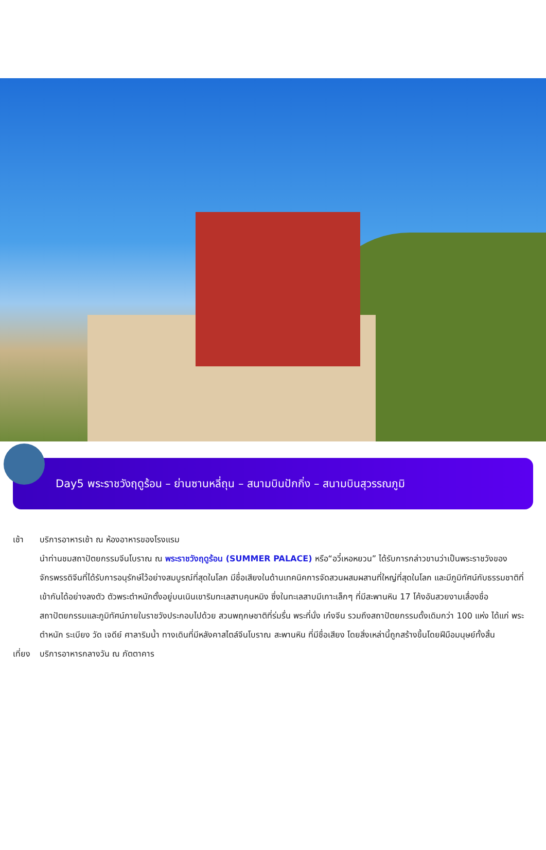Day5 พระราชวังฤดูร้อน – ย่านซานหลี่ถุน – สนามบินปักกิ่ง – สนามบินสุวรรณภูมิ
เช้า บริการอาหารเช้า ณ ห้องอาหารของโรงแรม
นำท่านชมสถาปัตยกรรมจีนโบราณ ณ พระราชวังฤดูร้อน (SUMMER PALACE) หรือ“อวี๋เหอหยวน” ได้รับการกล่าวขานว่าเป็นพระราชวังของจักรพรรดิจีนที่ได้รับการอนุรักษ์ไว้อย่างสมบูรณ์ที่สุดในโลก มีชื่อเสียงในด้านเทคนิคการจัดสวนผสมผสานที่ใหญ่ที่สุดในโลก และมีภูมิทัศน์กับธรรมชาติที่เข้ากันได้อย่างลงตัว ตัวพระตำหนักตั้งอยู่บนเนินเขาริมทะเลสาบคุนหมิง ซึ่งในทะเลสาบมีเกาะเล็กๆ ที่มีสะพานหิน 17 โค้งอันสวยงามเลื่องชื่อ สถาปัตยกรรมและภูมิทัศน์ภายในราชวังประกอบไปด้วย สวนพฤกษชาติที่ร่มรื่น พระที่นั่ง เก๋งจีน รวมถึงสถาปัตยกรรมดั้งเดิมกว่า 100 แห่ง ได้แก่ พระตำหนัก ระเบียง วัด เจดีย์ ศาลาริมน้ำ ทางเดินที่มีหลังคาสไตล์จีนโบราณ สะพานหิน ที่มีชื่อเสียง โดยสิ่งเหล่านี้ถูกสร้างขึ้นโดยฝีมือมนุษย์ทั้งสิ้น
เที่ยง
บริการอาหารกลางวัน ณ ภัตตาคาร